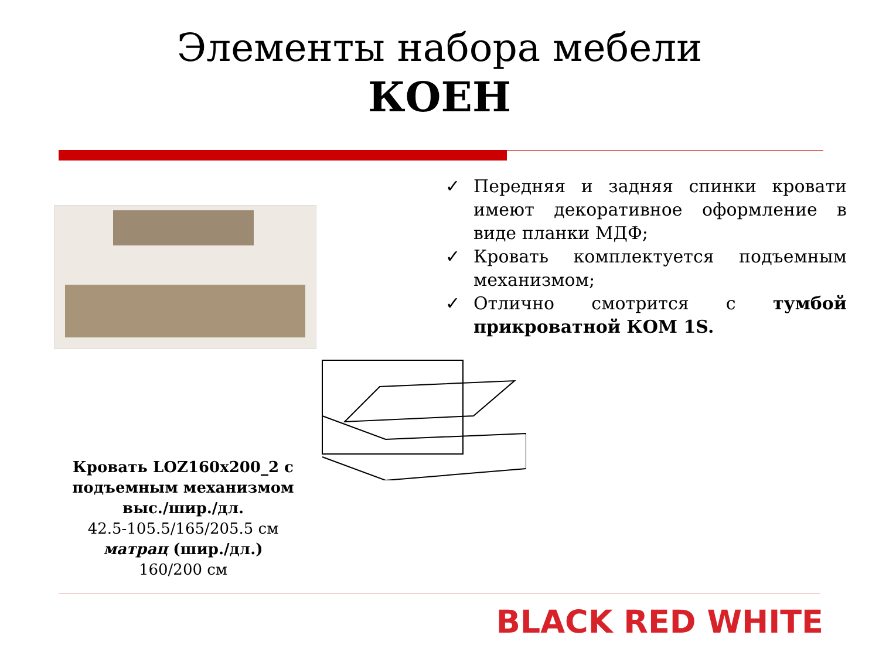Элементы набора мебели
КОЕН
✓ Передняя и задняя спинки кровати имеют декоративное оформление в виде планки МДФ;
✓ Кровать комплектуется подъемным механизмом;
✓ Отлично смотрится с тумбой прикроватной КОМ 1S.
Кровать LOZ160x200_2 с подъемным механизмом выс./шир./дл.
42.5-105.5/165/205.5 см
матрац (шир./дл.)
160/200 см
BLACK RED WHITE